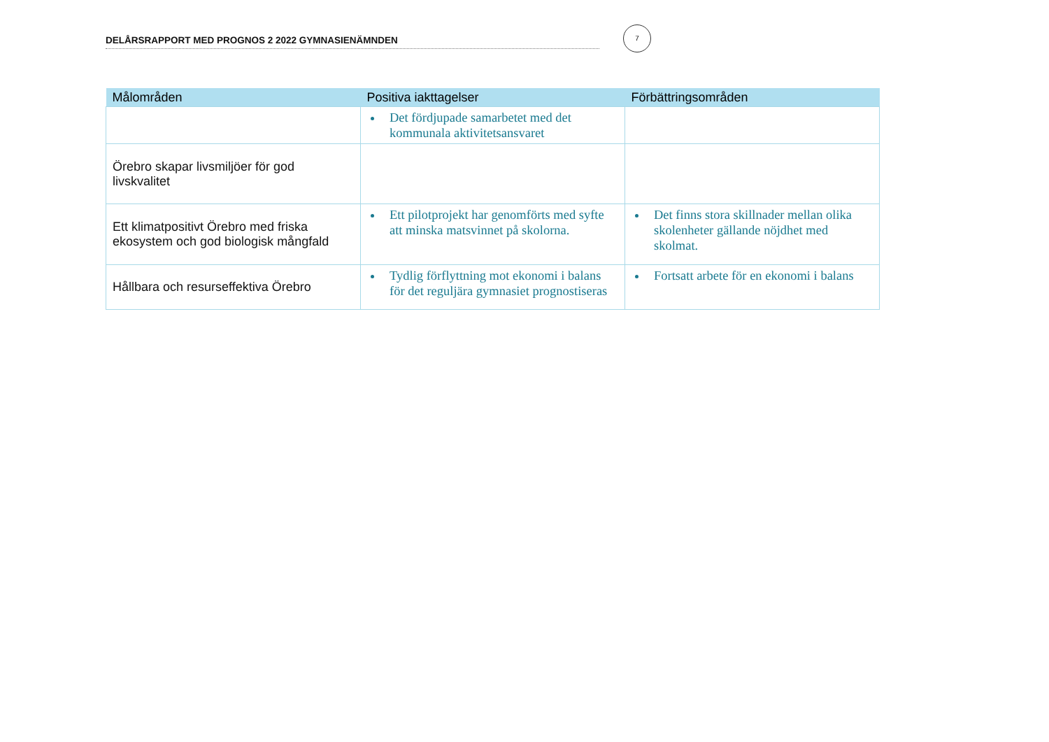DELÅRSRAPPORT MED PROGNOS 2 2022 GYMNASIENÄMNDEN
7
| Målområden | Positiva iakttagelser | Förbättringsområden |
| --- | --- | --- |
| | Det fördjupade samarbetet med det kommunala aktivitetsansvaret | |
| Örebro skapar livsmiljöer för god livskvalitet | | |
| Ett klimatpositivt Örebro med friska ekosystem och god biologisk mångfald | Ett pilotprojekt har genomförts med syfte att minska matsvinnet på skolorna. | Det finns stora skillnader mellan olika skolenheter gällande nöjdhet med skolmat. |
| Hållbara och resurseffektiva Örebro | Tydlig förflyttning mot ekonomi i balans för det reguljära gymnasiet prognostiseras | Fortsatt arbete för en ekonomi i balans |